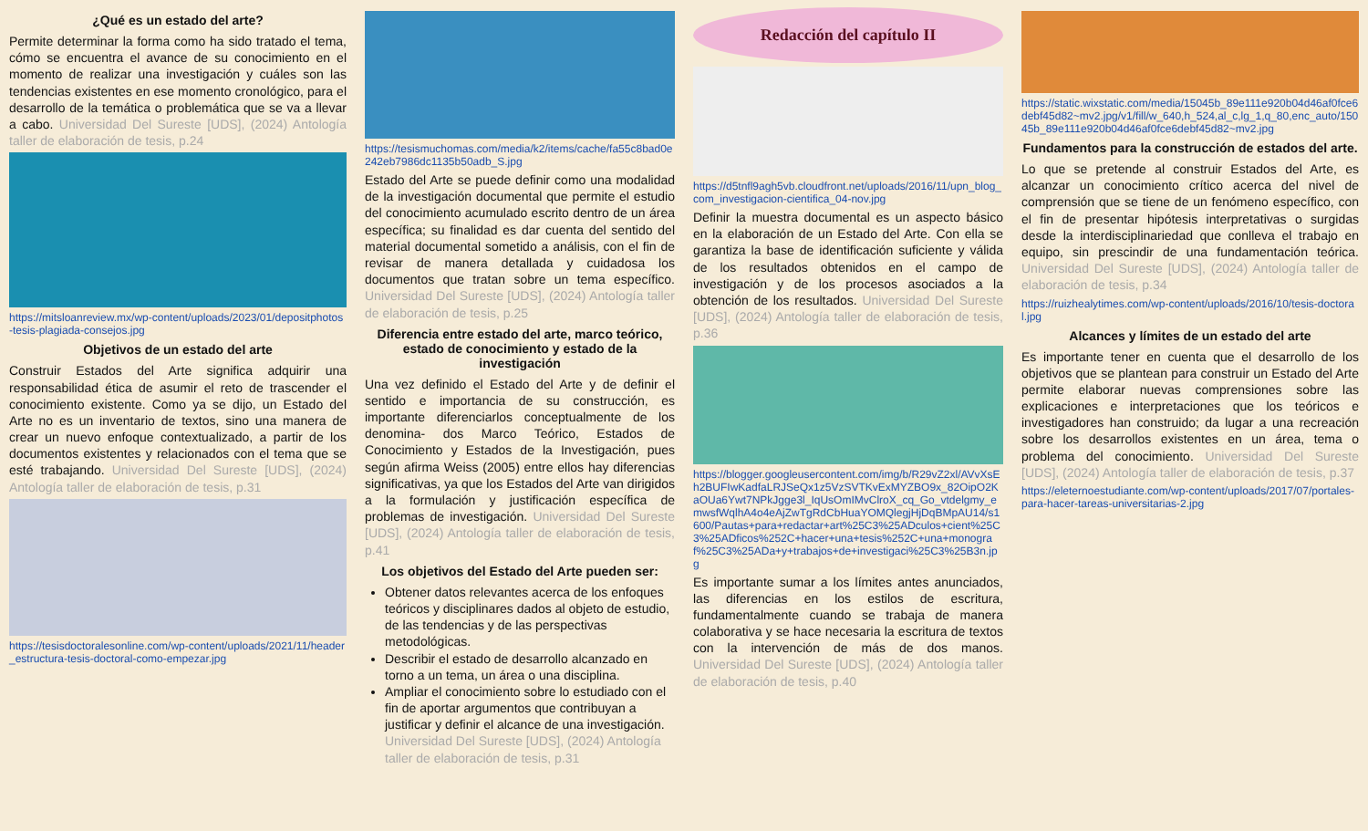¿Qué es un estado del arte?
Permite determinar la forma como ha sido tratado el tema, cómo se encuentra el avance de su conocimiento en el momento de realizar una investigación y cuáles son las tendencias existentes en ese momento cronológico, para el desarrollo de la temática o problemática que se va a llevar a cabo. Universidad Del Sureste [UDS], (2024) Antología taller de elaboración de tesis, p.24
https://mitsloanreview.mx/wp-content/uploads/2023/01/depositphotos-tesis-plagiada-consejos.jpg
Objetivos de un estado del arte
Construir Estados del Arte significa adquirir una responsabilidad ética de asumir el reto de trascender el conocimiento existente. Como ya se dijo, un Estado del Arte no es un inventario de textos, sino una manera de crear un nuevo enfoque contextualizado, a partir de los documentos existentes y relacionados con el tema que se esté trabajando. Universidad Del Sureste [UDS], (2024) Antología taller de elaboración de tesis, p.31
https://tesisdoctoralesonline.com/wp-content/uploads/2021/11/header_estructura-tesis-doctoral-como-empezar.jpg
https://tesismuchomas.com/media/k2/items/cache/fa55c8bad0e242eb7986dc1135b50adb_S.jpg
Estado del Arte se puede definir como una modalidad de la investigación documental que permite el estudio del conocimiento acumulado escrito dentro de un área específica; su finalidad es dar cuenta del sentido del material documental sometido a análisis, con el fin de revisar de manera detallada y cuidadosa los documentos que tratan sobre un tema específico. Universidad Del Sureste [UDS], (2024) Antología taller de elaboración de tesis, p.25
Diferencia entre estado del arte, marco teórico, estado de conocimiento y estado de la investigación
Una vez definido el Estado del Arte y de definir el sentido e importancia de su construcción, es importante diferenciarlos conceptualmente de los denomina- dos Marco Teórico, Estados de Conocimiento y Estados de la Investigación, pues según afirma Weiss (2005) entre ellos hay diferencias significativas, ya que los Estados del Arte van dirigidos a la formulación y justificación específica de problemas de investigación. Universidad Del Sureste [UDS], (2024) Antología taller de elaboración de tesis, p.41
Los objetivos del Estado del Arte pueden ser:
Obtener datos relevantes acerca de los enfoques teóricos y disciplinares dados al objeto de estudio, de las tendencias y de las perspectivas metodológicas.
Describir el estado de desarrollo alcanzado en torno a un tema, un área o una disciplina.
Ampliar el conocimiento sobre lo estudiado con el fin de aportar argumentos que contribuyan a justificar y definir el alcance de una investigación. Universidad Del Sureste [UDS], (2024) Antología taller de elaboración de tesis, p.31
Redacción del capítulo II
https://d5tnfl9agh5vb.cloudfront.net/uploads/2016/11/upn_blog_com_investigacion-cientifica_04-nov.jpg
Definir la muestra documental es un aspecto básico en la elaboración de un Estado del Arte. Con ella se garantiza la base de identificación suficiente y válida de los resultados obtenidos en el campo de investigación y de los procesos asociados a la obtención de los resultados. Universidad Del Sureste [UDS], (2024) Antología taller de elaboración de tesis, p.36
https://blogger.googleusercontent.com/img/b/R29vZ2xl/AVvXsEh2BUFIwKadfaLRJSeQx1z5VzSVTKvExMYZBO9x_82OipO2KaOUa6Ywt7NPkJgge3l_IqUsOmIMvClroX_cq_Go_vtdelgmy_emwsfWqlhA4o4eAjZwTgRdCbHuaYOMQlegjHjDqBMpAU14/s1600/Pautas+para+redactar+art%25C3%25ADculos+cient%25C3%25ADficos%252C+hacer+una+tesis%252C+una+monograf%25C3%25ADa+y+trabajos+de+investigaci%25C3%25B3n.jpg
Es importante sumar a los límites antes anunciados, las diferencias en los estilos de escritura, fundamentalmente cuando se trabaja de manera colaborativa y se hace necesaria la escritura de textos con la intervención de más de dos manos. Universidad Del Sureste [UDS], (2024) Antología taller de elaboración de tesis, p.40
https://static.wixstatic.com/media/15045b_89e111e920b04d46af0fce6debf45d82~mv2.jpg/v1/fill/w_640,h_524,al_c,lg_1,q_80,enc_auto/15045b_89e111e920b04d46af0fce6debf45d82~mv2.jpg
Fundamentos para la construcción de estados del arte.
Lo que se pretende al construir Estados del Arte, es alcanzar un conocimiento crítico acerca del nivel de comprensión que se tiene de un fenómeno específico, con el fin de presentar hipótesis interpretativas o surgidas desde la interdisciplinariedad que conlleva el trabajo en equipo, sin prescindir de una fundamentación teórica. Universidad Del Sureste [UDS], (2024) Antología taller de elaboración de tesis, p.34
https://ruizhealytimes.com/wp-content/uploads/2016/10/tesis-doctoral.jpg
Alcances y límites de un estado del arte
Es importante tener en cuenta que el desarrollo de los objetivos que se plantean para construir un Estado del Arte permite elaborar nuevas comprensiones sobre las explicaciones e interpretaciones que los teóricos e investigadores han construido; da lugar a una recreación sobre los desarrollos existentes en un área, tema o problema del conocimiento. Universidad Del Sureste [UDS], (2024) Antología taller de elaboración de tesis, p.37
https://eleternoestudiante.com/wp-content/uploads/2017/07/portales-para-hacer-tareas-universitarias-2.jpg